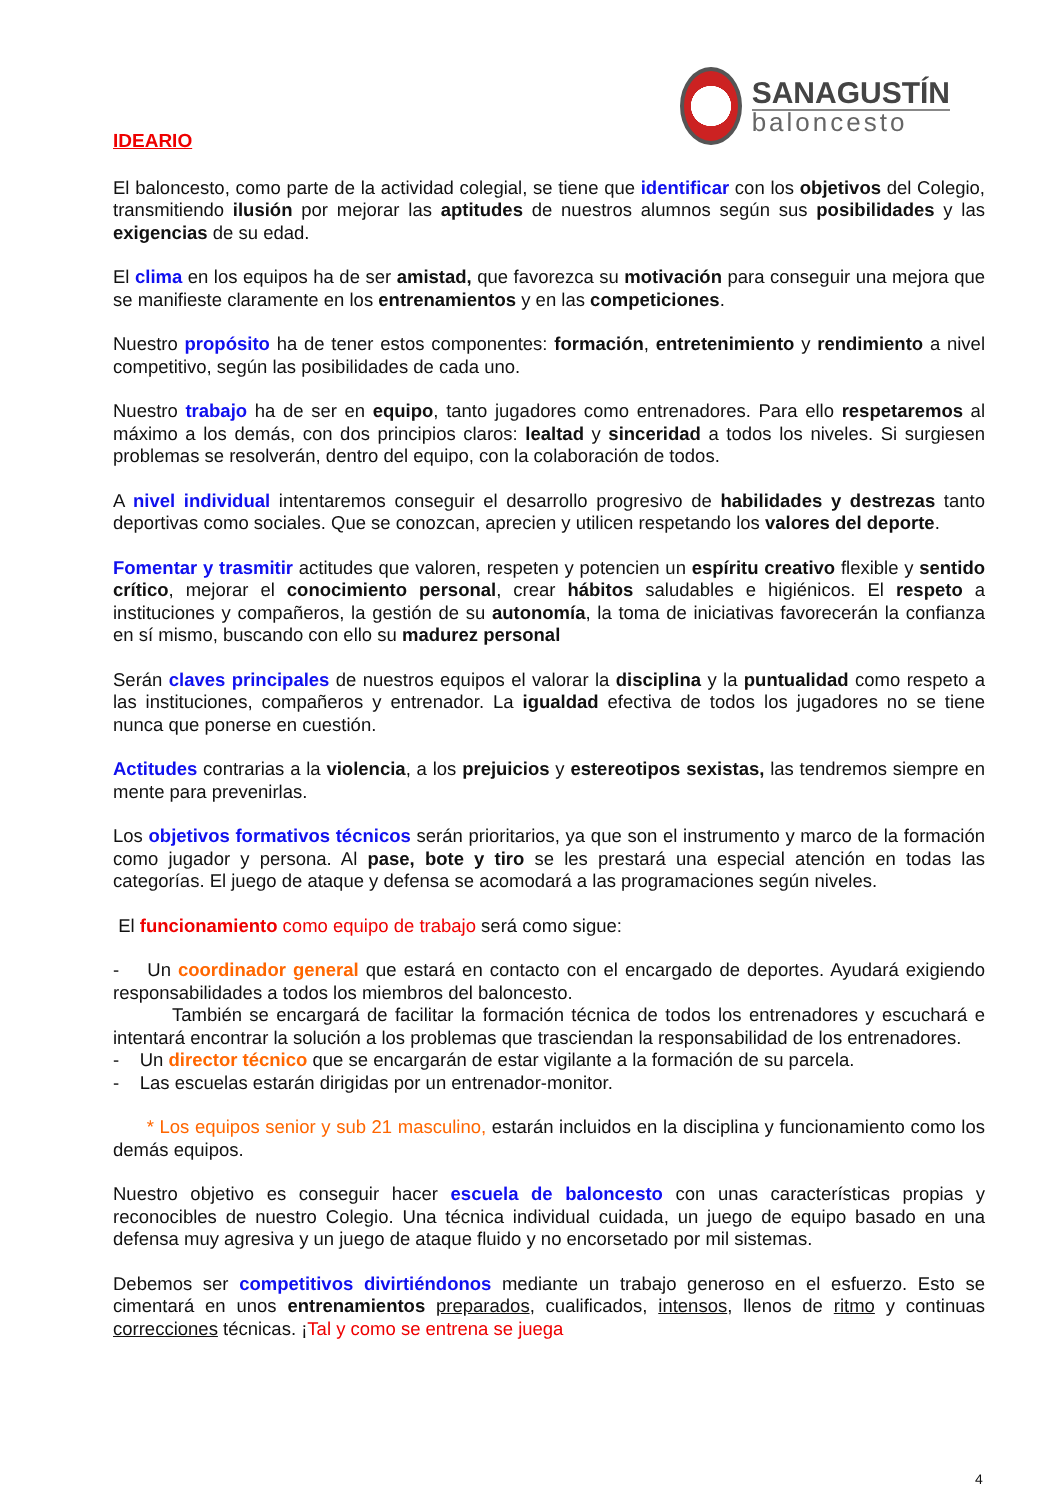SANAGUSTÍN
baloncesto
IDEARIO
El baloncesto, como parte de la actividad colegial, se tiene que identificar con los objetivos del Colegio, transmitiendo ilusión por mejorar las aptitudes de nuestros alumnos según sus posibilidades y las exigencias de su edad.
El clima en los equipos ha de ser amistad, que favorezca su motivación para conseguir una mejora que se manifieste claramente en los entrenamientos y en las competiciones.
Nuestro propósito ha de tener estos componentes: formación, entretenimiento y rendimiento a nivel competitivo, según las posibilidades de cada uno.
Nuestro trabajo ha de ser en equipo, tanto jugadores como entrenadores. Para ello respetaremos al máximo a los demás, con dos principios claros: lealtad y sinceridad a todos los niveles. Si surgiesen problemas se resolverán, dentro del equipo, con la colaboración de todos.
A nivel individual intentaremos conseguir el desarrollo progresivo de habilidades y destrezas tanto deportivas como sociales. Que se conozcan, aprecien y utilicen respetando los valores del deporte.
Fomentar y trasmitir actitudes que valoren, respeten y potencien un espíritu creativo flexible y sentido crítico, mejorar el conocimiento personal, crear hábitos saludables e higiénicos. El respeto a instituciones y compañeros, la gestión de su autonomía, la toma de iniciativas favorecerán la confianza en sí mismo, buscando con ello su madurez personal
Serán claves principales de nuestros equipos el valorar la disciplina y la puntualidad como respeto a las instituciones, compañeros y entrenador. La igualdad efectiva de todos los jugadores no se tiene nunca que ponerse en cuestión.
Actitudes contrarias a la violencia, a los prejuicios y estereotipos sexistas, las tendremos siempre en mente para prevenirlas.
Los objetivos formativos técnicos serán prioritarios, ya que son el instrumento y marco de la formación como jugador y persona. Al pase, bote y tiro se les prestará una especial atención en todas las categorías. El juego de ataque y defensa se acomodará a las programaciones según niveles.
El funcionamiento como equipo de trabajo será como sigue:
- Un coordinador general que estará en contacto con el encargado de deportes. Ayudará exigiendo responsabilidades a todos los miembros del baloncesto.
También se encargará de facilitar la formación técnica de todos los entrenadores y escuchará e intentará encontrar la solución a los problemas que trasciendan la responsabilidad de los entrenadores.
- Un director técnico que se encargarán de estar vigilante a la formación de su parcela.
- Las escuelas estarán dirigidas por un entrenador-monitor.
* Los equipos senior y sub 21 masculino, estarán incluidos en la disciplina y funcionamiento como los demás equipos.
Nuestro objetivo es conseguir hacer escuela de baloncesto con unas características propias y reconocibles de nuestro Colegio. Una técnica individual cuidada, un juego de equipo basado en una defensa muy agresiva y un juego de ataque fluido y no encorsetado por mil sistemas.
Debemos ser competitivos divirtiéndonos mediante un trabajo generoso en el esfuerzo. Esto se cimentará en unos entrenamientos preparados, cualificados, intensos, llenos de ritmo y continuas correcciones técnicas. ¡Tal y como se entrena se juega
4